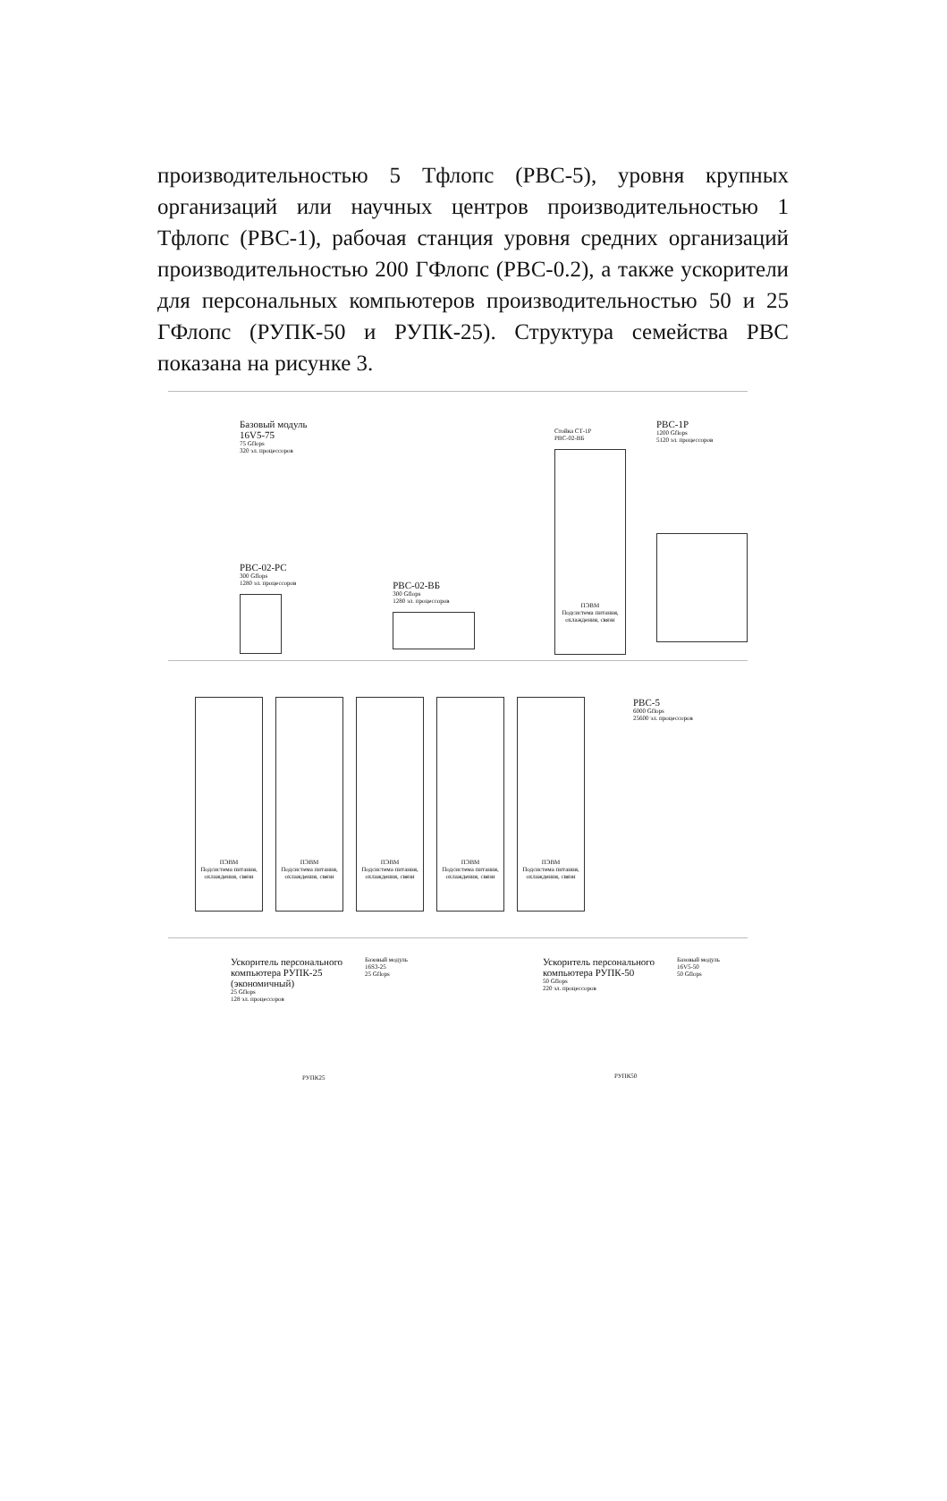производительностью 5 Тфлопс (РВС-5), уровня крупных организаций или научных центров производительностью 1 Тфлопс (РВС-1), рабочая станция уровня средних организаций производительностью 200 ГФлопс (РВС-0.2), а также ускорители для персональных компьютеров производительностью 50 и 25 ГФлопс (РУПК-50 и РУПК-25). Структура семейства РВС показана на рисунке 3.
Базовый модуль
16V5-75
75 Gflops
320 эл. процессоров
РВС-02-РС
300 Gflops
1280 эл. процессоров
РВС-02-ВБ
300 Gflops
1280 эл. процессоров
Стойка СТ-1Р
РВС-02-ВБ
ПЭВМ
Подсистема питания, охлаждения, связи
РВС-1Р
1200 Gflops
5120 эл. процессоров
ПЭВМ
Подсистема питания, охлаждения, связи
ПЭВМ
Подсистема питания, охлаждения, связи
ПЭВМ
Подсистема питания, охлаждения, связи
ПЭВМ
Подсистема питания, охлаждения, связи
ПЭВМ
Подсистема питания, охлаждения, связи
РВС-5
6000 Gflops
25600 эл. процессоров
Ускоритель персонального компьютера РУПК-25 (экономичный)
25 Gflops
128 эл. процессоров
РУПК25
Базовый модуль
16S3-25
25 Gflops
Ускоритель персонального компьютера РУПК-50
50 Gflops
220 эл. процессоров
РУПК50
Базовый модуль
16V5-50
50 Gflops